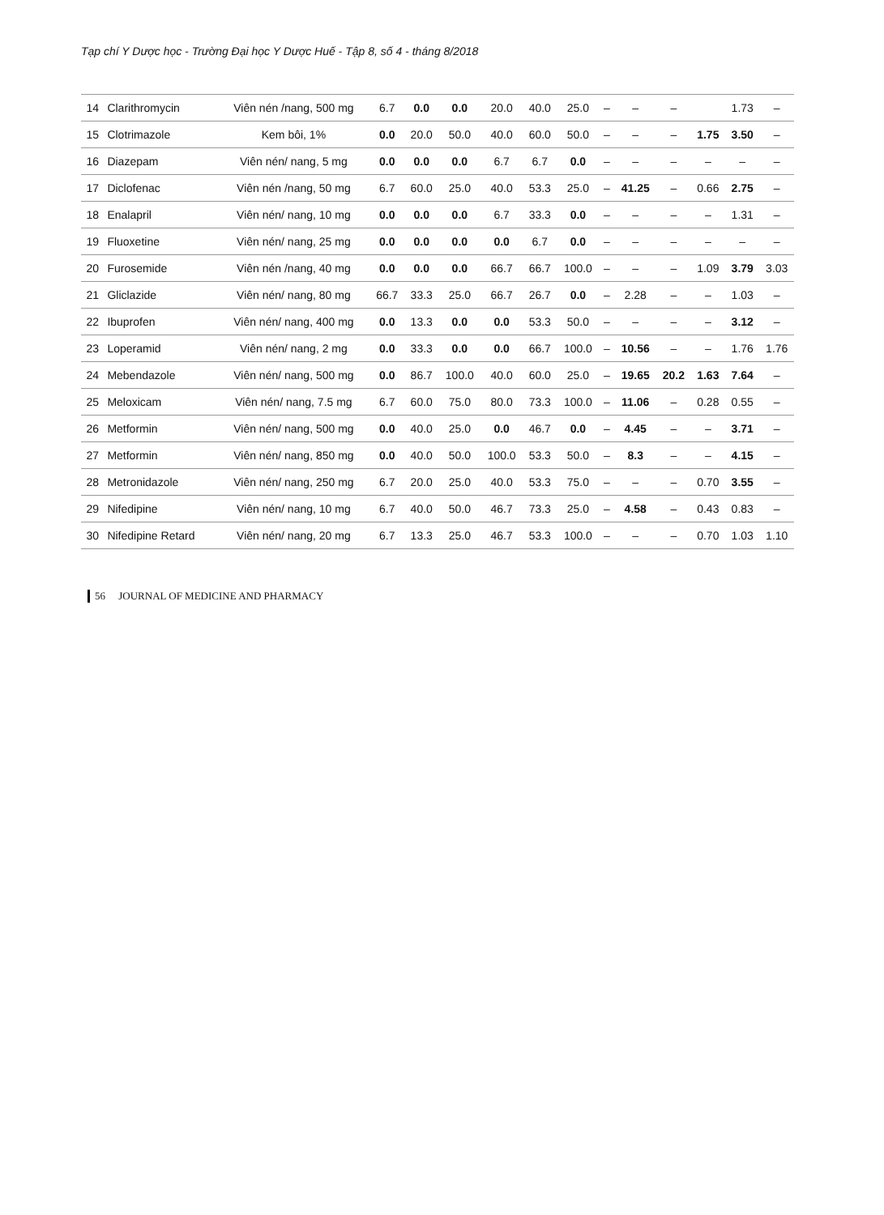Tạp chí Y Dược học - Trường Đại học Y Dược Huế - Tập 8, số 4 - tháng 8/2018
| 14 | Clarithromycin | Viên nén /nang, 500 mg | 6.7 | 0.0 | 0.0 | 20.0 | 40.0 | 25.0 | – | – | – | | 1.73 | – |
| 15 | Clotrimazole | Kem bôi, 1% | 0.0 | 20.0 | 50.0 | 40.0 | 60.0 | 50.0 | – | – | – | 1.75 | 3.50 | – |
| 16 | Diazepam | Viên nén/ nang, 5 mg | 0.0 | 0.0 | 0.0 | 6.7 | 6.7 | 0.0 | – | – | – | – | – | – |
| 17 | Diclofenac | Viên nén /nang, 50 mg | 6.7 | 60.0 | 25.0 | 40.0 | 53.3 | 25.0 | – | 41.25 | – | 0.66 | 2.75 | – |
| 18 | Enalapril | Viên nén/ nang, 10 mg | 0.0 | 0.0 | 0.0 | 6.7 | 33.3 | 0.0 | – | – | – | – | 1.31 | – |
| 19 | Fluoxetine | Viên nén/ nang, 25 mg | 0.0 | 0.0 | 0.0 | 0.0 | 6.7 | 0.0 | – | – | – | – | – | – |
| 20 | Furosemide | Viên nén /nang, 40 mg | 0.0 | 0.0 | 0.0 | 66.7 | 66.7 | 100.0 | – | – | – | 1.09 | 3.79 | 3.03 |
| 21 | Gliclazide | Viên nén/ nang, 80 mg | 66.7 | 33.3 | 25.0 | 66.7 | 26.7 | 0.0 | – | 2.28 | – | – | 1.03 | – |
| 22 | Ibuprofen | Viên nén/ nang, 400 mg | 0.0 | 13.3 | 0.0 | 0.0 | 53.3 | 50.0 | – | – | – | – | 3.12 | – |
| 23 | Loperamid | Viên nén/ nang, 2 mg | 0.0 | 33.3 | 0.0 | 0.0 | 66.7 | 100.0 | – | 10.56 | – | – | 1.76 | 1.76 |
| 24 | Mebendazole | Viên nén/ nang, 500 mg | 0.0 | 86.7 | 100.0 | 40.0 | 60.0 | 25.0 | – | 19.65 | 20.2 | 1.63 | 7.64 | – |
| 25 | Meloxicam | Viên nén/ nang, 7.5 mg | 6.7 | 60.0 | 75.0 | 80.0 | 73.3 | 100.0 | – | 11.06 | – | 0.28 | 0.55 | – |
| 26 | Metformin | Viên nén/ nang, 500 mg | 0.0 | 40.0 | 25.0 | 0.0 | 46.7 | 0.0 | – | 4.45 | – | – | 3.71 | – |
| 27 | Metformin | Viên nén/ nang, 850 mg | 0.0 | 40.0 | 50.0 | 100.0 | 53.3 | 50.0 | – | 8.3 | – | – | 4.15 | – |
| 28 | Metronidazole | Viên nén/ nang, 250 mg | 6.7 | 20.0 | 25.0 | 40.0 | 53.3 | 75.0 | – | – | – | 0.70 | 3.55 | – |
| 29 | Nifedipine | Viên nén/ nang, 10 mg | 6.7 | 40.0 | 50.0 | 46.7 | 73.3 | 25.0 | – | 4.58 | – | 0.43 | 0.83 | – |
| 30 | Nifedipine Retard | Viên nén/ nang, 20 mg | 6.7 | 13.3 | 25.0 | 46.7 | 53.3 | 100.0 | – | – | – | 0.70 | 1.03 | 1.10 |
56 JOURNAL OF MEDICINE AND PHARMACY